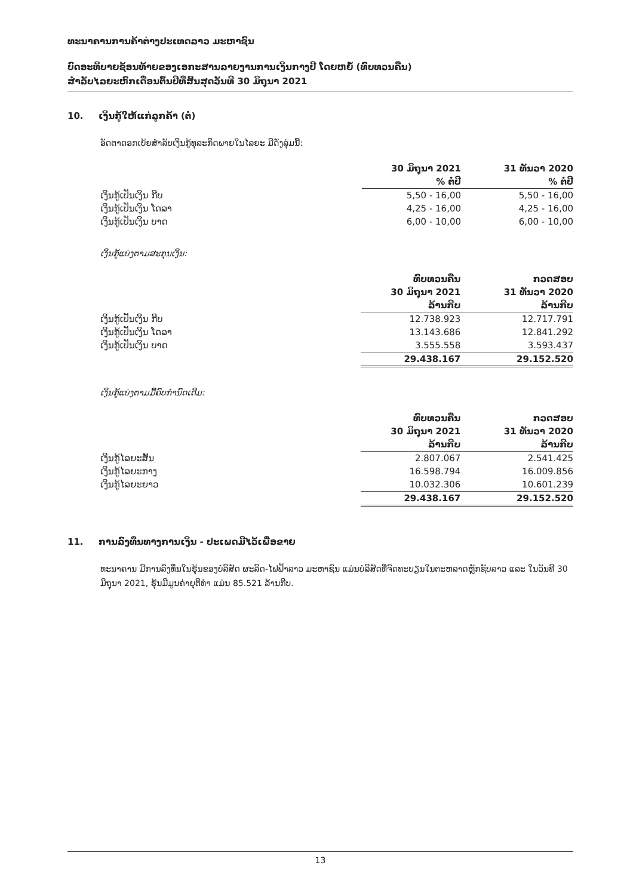ທະນາຄານການຄ້າຕ່າງປະເທດລາວ ມະຫາຊົນ
ບົດອະທິບາຍຊ້ອນທ້າຍຂອງເອກະສານລາຍງານການເງິນກາງປີ ໂດຍຫຍໍ້ (ທົບທວນຄືນ)
ສຳລັບໄລຍະຫົກເດືອນຕົ້ນປີທີ່ສິ້ນສຸດວັນທີ 30 ມິຖຸນາ 2021
10. ເງິນກູ້ໃຫ້ແກ່ລູກຄ້າ (ຕໍ່)
ອັດຕາດອກເບ້ຍສຳລັບເງິນກູ້ທຸລະກິດພາຍໃນໄລຍະ ມີດັ່ງລຸ່ມນີ້:
| | 30 ມິຖຸນາ 2021 | 31 ທັນວາ 2020 |
| --- | --- | --- |
| | % ຕໍ່ປີ | % ຕໍ່ປີ |
| ເງິນກູ້ເປັນເງິນ ກີບ | 5,50 - 16,00 | 5,50 - 16,00 |
| ເງິນກູ້ເປັນເງິນ ໂດລາ | 4,25 - 16,00 | 4,25 - 16,00 |
| ເງິນກູ້ເປັນເງິນ ບາດ | 6,00 - 10,00 | 6,00 - 10,00 |
ເງິນກູ້ແບ່ງຕາມສະກຸນເງິນ:
| | ທົບທວນຄືນ | ກວດສອບ |
| --- | --- | --- |
| | 30 ມິຖຸນາ 2021 | 31 ທັນວາ 2020 |
| | ລ້ານກີບ | ລ້ານກີບ |
| ເງິນກູ້ເປັນເງິນ ກີບ | 12.738.923 | 12.717.791 |
| ເງິນກູ້ເປັນເງິນ ໂດລາ | 13.143.686 | 12.841.292 |
| ເງິນກູ້ເປັນເງິນ ບາດ | 3.555.558 | 3.593.437 |
| | 29.438.167 | 29.152.520 |
ເງິນກູ້ແບ່ງຕາມມື້ຄົບກຳນົດເດີມ:
| | ທົບທວນຄືນ | ກວດສອບ |
| --- | --- | --- |
| | 30 ມິຖຸນາ 2021 | 31 ທັນວາ 2020 |
| | ລ້ານກີບ | ລ້ານກີບ |
| ເງິນກູ້ໄລຍະສັ້ນ | 2.807.067 | 2.541.425 |
| ເງິນກູ້ໄລຍະກາງ | 16.598.794 | 16.009.856 |
| ເງິນກູ້ໄລຍະຍາວ | 10.032.306 | 10.601.239 |
| | 29.438.167 | 29.152.520 |
11. ການລົງທຶນທາງການເງິນ - ປະເພດມີໄວ້ເພື່ອຂາຍ
ທະນາຄານ ມີການລົງທຶນໃນຮຸ້ນຂອງບໍລິສັດ ຜະລິດ-ໄຟຟ້າລາວ ມະຫາຊົນ ແມ່ນບໍລິສັດທີ່ຈົດທະບຽນໃນຕະຫລາດຫຼັກຊັບລາວ ແລະ ໃນວັນທີ 30 ມິຖຸນາ 2021, ຮຸ້ນມີມູນຄ່າຍຸຕິທຳ ແມ່ນ 85.521 ລ້ານກີບ.
13